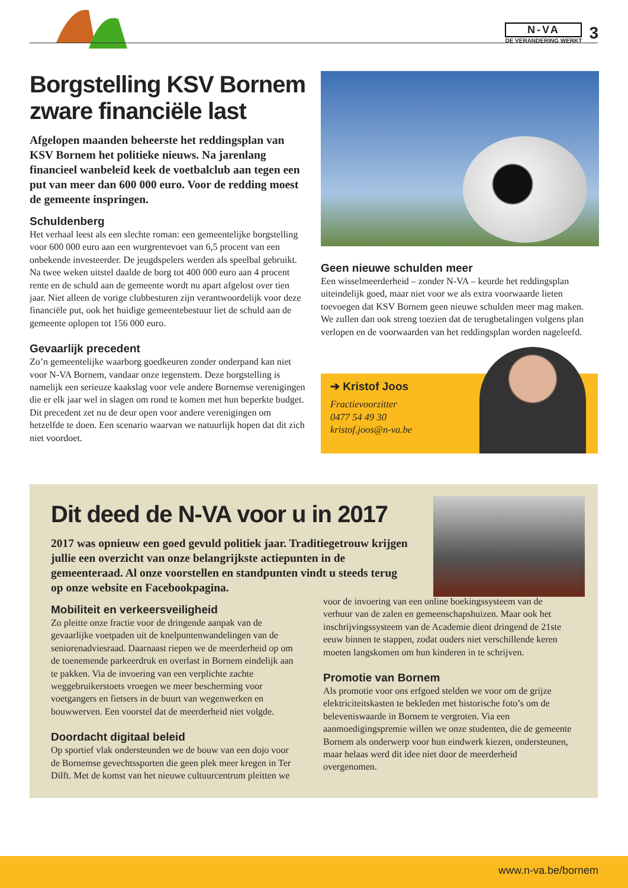N-VA
DE VERANDERING WERKT
3
Borgstelling KSV Bornem zware financiële last
Afgelopen maanden beheerste het reddingsplan van KSV Bornem het politieke nieuws. Na jarenlang financieel wanbeleid keek de voetbalclub aan tegen een put van meer dan 600 000 euro. Voor de redding moest de gemeente inspringen.
Schuldenberg
Het verhaal leest als een slechte roman: een gemeentelijke borgstelling voor 600 000 euro aan een wurgrentevoet van 6,5 procent van een onbekende investeerder. De jeugdspelers werden als speelbal gebruikt. Na twee weken uitstel daalde de borg tot 400 000 euro aan 4 procent rente en de schuld aan de gemeente wordt nu apart afgelost over tien jaar. Niet alleen de vorige clubbesturen zijn verantwoordelijk voor deze financiële put, ook het huidige gemeentebestuur liet de schuld aan de gemeente oplopen tot 156 000 euro.
Gevaarlijk precedent
Zo’n gemeentelijke waarborg goedkeuren zonder onderpand kan niet voor N-VA Bornem, vandaar onze tegenstem. Deze borgstelling is namelijk een serieuze kaakslag voor vele andere Bornemse verenigingen die er elk jaar wel in slagen om rond te komen met hun beperkte budget. Dit precedent zet nu de deur open voor andere verenigingen om hetzelfde te doen. Een scenario waarvan we natuurlijk hopen dat dit zich niet voordoet.
Geen nieuwe schulden meer
Een wisselmeerderheid – zonder N-VA – keurde het reddingsplan uiteindelijk goed, maar niet voor we als extra voorwaarde lieten toevoegen dat KSV Bornem geen nieuwe schulden meer mag maken. We zullen dan ook streng toezien dat de terugbetalingen volgens plan verlopen en de voorwaarden van het reddingsplan worden nageleefd.
➔ Kristof Joos
Fractievoorzitter
0477 54 49 30
kristof.joos@n-va.be
Dit deed de N-VA voor u in 2017
2017 was opnieuw een goed gevuld politiek jaar. Traditiegetrouw krijgen jullie een overzicht van onze belangrijkste actiepunten in de gemeenteraad. Al onze voorstellen en standpunten vindt u steeds terug op onze website en Facebookpagina.
Mobiliteit en verkeersveiligheid
Zo pleitte onze fractie voor de dringende aanpak van de gevaarlijke voetpaden uit de knelpuntenwandelingen van de seniorenadviesraad. Daarnaast riepen we de meerderheid op om de toenemende parkeerdruk en overlast in Bornem eindelijk aan te pakken. Via de invoering van een verplichte zachte weggebruikerstoets vroegen we meer bescherming voor voetgangers en fietsers in de buurt van wegenwerken en bouwwerven. Een voorstel dat de meerderheid niet volgde.
Doordacht digitaal beleid
Op sportief vlak ondersteunden we de bouw van een dojo voor de Bornemse gevechtssporten die geen plek meer kregen in Ter Dilft. Met de komst van het nieuwe cultuurcentrum pleitten we voor de invoering van een online boekingssysteem van de verhuur van de zalen en gemeenschapshuizen. Maar ook het inschrijvingssysteem van de Academie dient dringend de 21ste eeuw binnen te stappen, zodat ouders niet verschillende keren moeten langskomen om hun kinderen in te schrijven.
Promotie van Bornem
Als promotie voor ons erfgoed stelden we voor om de grijze elektriciteitskasten te bekleden met historische foto’s om de beleveniswaarde in Bornem te vergroten. Via een aanmoedigingspremie willen we onze studenten, die de gemeente Bornem als onderwerp voor hun eindwerk kiezen, ondersteunen, maar helaas werd dit idee niet door de meerderheid overgenomen.
www.n-va.be/bornem